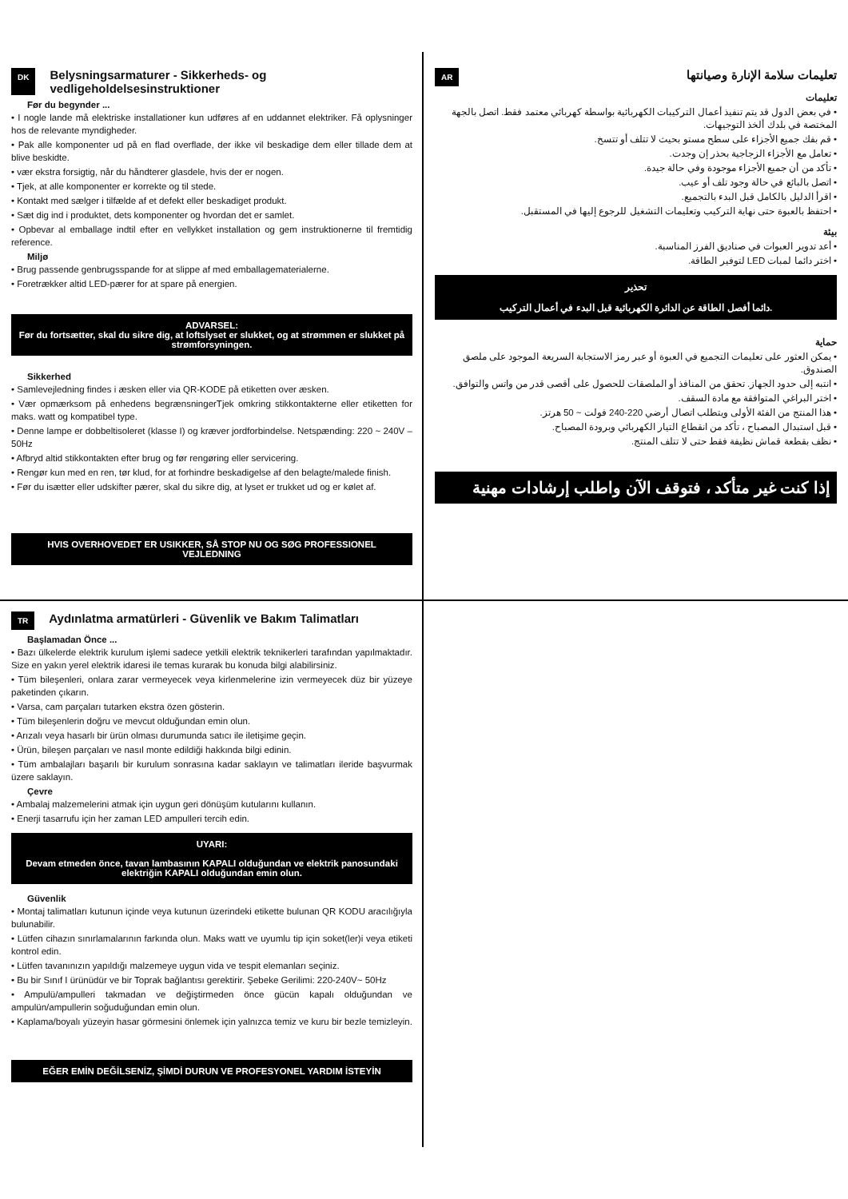DK Belysningsarmaturer - Sikkerheds- og vedligeholdelsesinstruktioner
Før du begynder ...
• I nogle lande må elektriske installationer kun udføres af en uddannet elektriker. Få oplysninger hos de relevante myndigheder.
• Pak alle komponenter ud på en flad overflade, der ikke vil beskadige dem eller tillade dem at blive beskidte.
• vær ekstra forsigtig, når du håndterer glasdele, hvis der er nogen.
• Tjek, at alle komponenter er korrekte og til stede.
• Kontakt med sælger i tilfælde af et defekt eller beskadiget produkt.
• Sæt dig ind i produktet, dets komponenter og hvordan det er samlet.
• Opbevar al emballage indtil efter en vellykket installation og gem instruktionerne til fremtidig reference.
Miljø
• Brug passende genbrugsspande for at slippe af med emballagematerialerne.
• Foretrækker altid LED-pærer for at spare på energien.
ADVARSEL:
Før du fortsætter, skal du sikre dig, at loftslyset er slukket, og at strømmen er slukket på strømforsyningen.
Sikkerhed
• Samlevejledning findes i æsken eller via QR-KODE på etiketten over æsken.
• Vær opmærksom på enhedens begrænsningerTjek omkring stikkontakterne eller etiketten for maks. watt og kompatibel type.
• Denne lampe er dobbeltisoleret (klasse I) og kræver jordforbindelse. Netspænding: 220 ~ 240V – 50Hz
• Afbryd altid stikkontakten efter brug og før rengøring eller servicering.
• Rengør kun med en ren, tør klud, for at forhindre beskadigelse af den belagte/malede finish.
• Før du isætter eller udskifter pærer, skal du sikre dig, at lyset er trukket ud og er kølet af.
HVIS OVERHOVEDET ER USIKKER, SÅ STOP NU OG SØG PROFESSIONEL VEJLEDNING
AR تعليمات سلامة الإنارة وصيانتها
تعليمات
• في بعض الدول قد يتم تنفيذ أعمال التركيبات الكهربائية بواسطة كهربائي معتمد فقط. اتصل بالجهة المختصة في بلدك ألخذ التوجيهات.
• قم بفك جميع الأجزاء على سطح مستو بحيث لا تتلف أو تتسخ.
• تعامل مع الأجزاء الزجاجية بحذر إن وجدت.
• تأكد من أن جميع الأجزاء موجودة وفي حالة جيدة.
• اتصل بالبائع في حالة وجود تلف أو عيب.
• اقرأ الدليل بالكامل قبل البدء بالتجميع.
• احتفظ بالعبوة حتى نهاية التركيب وتعليمات التشغيل للرجوع إليها في المستقبل.
بيئة
• أعد تدوير العبوات في صناديق الفرز المناسبة.
• اختر دائما لمبات LED لتوفير الطاقة.
تحذير
دائما أفصل الطاقة عن الدائرة الكهربائية قبل البدء في أعمال التركيب.
حماية
• يمكن العثور على تعليمات التجميع في العبوة أو عبر رمز الاستجابة السريعة الموجود على ملصق الصندوق.
• انتبه إلى حدود الجهاز. تحقق من المنافذ أو الملصقات للحصول على أقصى قدر من واتس والتوافق.
• اختر البراغي المتوافقة مع مادة السقف.
• هذا المنتج من الفئة الأولى ويتطلب اتصال أرضي 220-240 فولت ~ 50 هرتز.
• قبل استبدال المصباح ، تأكد من انقطاع التيار الكهربائي وبرودة المصباح.
• نظف بقطعة قماش نظيفة فقط حتى لا تتلف المنتج.
إذا كنت غير متأكد ، فتوقف الآن واطلب إرشادات مهنية
TR Aydınlatma armatürleri - Güvenlik ve Bakım Talimatları
Başlamadan Önce ...
• Bazı ülkelerde elektrik kurulum işlemi sadece yetkili elektrik teknikerleri tarafından yapılmaktadır. Size en yakın yerel elektrik idaresi ile temas kurarak bu konuda bilgi alabilirsiniz.
• Tüm bileşenleri, onlara zarar vermeyecek veya kirlenmelerine izin vermeyecek düz bir yüzeye paketinden çıkarın.
• Varsa, cam parçaları tutarken ekstra özen gösterin.
• Tüm bileşenlerin doğru ve mevcut olduğundan emin olun.
• Arızalı veya hasarlı bir ürün olması durumunda satıcı ile iletişime geçin.
• Ürün, bileşen parçaları ve nasıl monte edildiği hakkında bilgi edinin.
• Tüm ambalajları başarılı bir kurulum sonrasına kadar saklayın ve talimatları ileride başvurmak üzere saklayın.
Çevre
• Ambalaj malzemelerini atmak için uygun geri dönüşüm kutularını kullanın.
• Enerji tasarrufu için her zaman LED ampulleri tercih edin.
UYARI:
Devam etmeden önce, tavan lambasının KAPALI olduğundan ve elektrik panosundaki elektriğin KAPALI olduğundan emin olun.
Güvenlik
• Montaj talimatları kutunun içinde veya kutunun üzerindeki etikette bulunan QR KODU aracılığıyla bulunabilir.
• Lütfen cihazın sınırlamalarının farkında olun. Maks watt ve uyumlu tip için soket(ler)i veya etiketi kontrol edin.
• Lütfen tavanınızın yapıldığı malzemeye uygun vida ve tespit elemanları seçiniz.
• Bu bir Sınıf I ürünüdür ve bir Toprak bağlantısı gerektirir. Şebeke Gerilimi: 220-240V~ 50Hz
• Ampulü/ampulleri takmadan ve değiştirmeden önce gücün kapalı olduğundan ve ampulün/ampullerin soğuduğundan emin olun.
• Kaplama/boyalı yüzeyin hasar görmesini önlemek için yalnızca temiz ve kuru bir bezle temizleyin.
EĞER EMİN DEĞİLSENİZ, ŞİMDİ DURUN VE PROFESYONEL YARDIM İSTEYİN